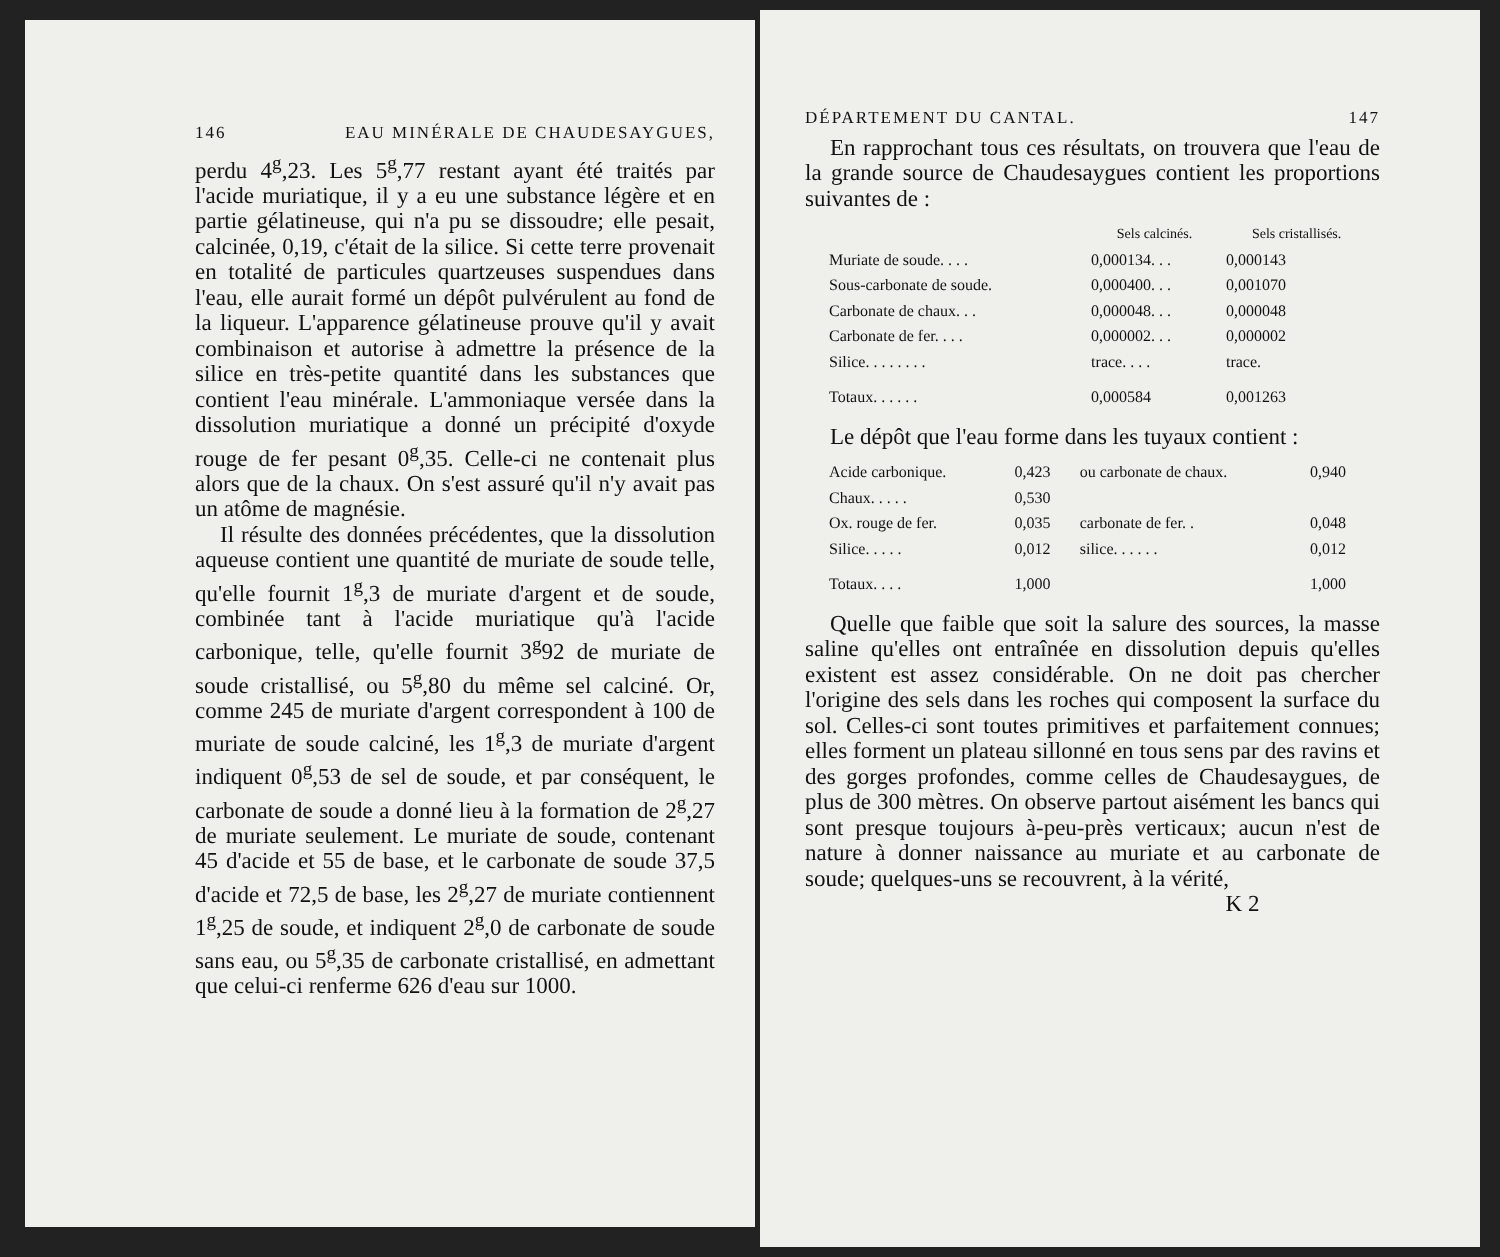146 EAU MINÉRALE DE CHAUDESAYGUES,
perdu 4<sup>g</sup>,23. Les 5<sup>g</sup>,77 restant ayant été traités par l'acide muriatique, il y a eu une substance légère et en partie gélatineuse, qui n'a pu se dissoudre; elle pesait, calcinée, 0,19, c'était de la silice. Si cette terre provenait en totalité de particules quartzeuses suspendues dans l'eau, elle aurait formé un dépôt pulvérulent au fond de la liqueur. L'apparence gélatineuse prouve qu'il y avait combinaison et autorise à admettre la présence de la silice en très-petite quantité dans les substances que contient l'eau minérale. L'ammoniaque versée dans la dissolution muriatique a donné un précipité d'oxyde rouge de fer pesant 0<sup>g</sup>,35. Celle-ci ne contenait plus alors que de la chaux. On s'est assuré qu'il n'y avait pas un atôme de magnésie.
Il résulte des données précédentes, que la dissolution aqueuse contient une quantité de muriate de soude telle, qu'elle fournit 1<sup>g</sup>,3 de muriate d'argent et de soude, combinée tant à l'acide muriatique qu'à l'acide carbonique, telle, qu'elle fournit 3<sup>g</sup>92 de muriate de soude cristallisé, ou 5<sup>g</sup>,80 du même sel calciné. Or, comme 245 de muriate d'argent correspondent à 100 de muriate de soude calciné, les 1<sup>g</sup>,3 de muriate d'argent indiquent 0<sup>g</sup>,53 de sel de soude, et par conséquent, le carbonate de soude a donné lieu à la formation de 2<sup>g</sup>,27 de muriate seulement. Le muriate de soude, contenant 45 d'acide et 55 de base, et le carbonate de soude 37,5 d'acide et 72,5 de base, les 2<sup>g</sup>,27 de muriate contiennent 1<sup>g</sup>,25 de soude, et indiquent 2<sup>g</sup>,0 de carbonate de soude sans eau, ou 5<sup>g</sup>,35 de carbonate cristallisé, en admettant que celui-ci renferme 626 d'eau sur 1000.
DÉPARTEMENT DU CANTAL. 147
En rapprochant tous ces résultats, on trouvera que l'eau de la grande source de Chaudesaygues contient les proportions suivantes de :
| | Sels calcinés. | Sels cristallisés. |
| --- | --- | --- |
| Muriate de soude. . . . | 0,000134. . . | 0,000143 |
| Sous-carbonate de soude. | 0,000400. . . | 0,001070 |
| Carbonate de chaux. . . | 0,000048. . . | 0,000048 |
| Carbonate de fer. . . . | 0,000002. . . | 0,000002 |
| Silice. . . . . . . . | trace. . . . | trace. |
| Totaux. . . . . . | 0,000584 | 0,001263 |
Le dépôt que l'eau forme dans les tuyaux contient :
| Acide carbonique. | 0,423 | ou carbonate de chaux. | 0,940 |
| Chaux. . . . . | 0,530 | | |
| Ox. rouge de fer. | 0,035 | carbonate de fer. . | 0,048 |
| Silice. . . . . | 0,012 | silice. . . . . . | 0,012 |
| Totaux. . . . | 1,000 | | 1,000 |
Quelle que faible que soit la salure des sources, la masse saline qu'elles ont entraînée en dissolution depuis qu'elles existent est assez considérable. On ne doit pas chercher l'origine des sels dans les roches qui composent la surface du sol. Celles-ci sont toutes primitives et parfaitement connues; elles forment un plateau sillonné en tous sens par des ravins et des gorges profondes, comme celles de Chaudesaygues, de plus de 300 mètres. On observe partout aisément les bancs qui sont presque toujours à-peu-près verticaux; aucun n'est de nature à donner naissance au muriate et au carbonate de soude; quelques-uns se recouvrent, à la vérité,
K 2